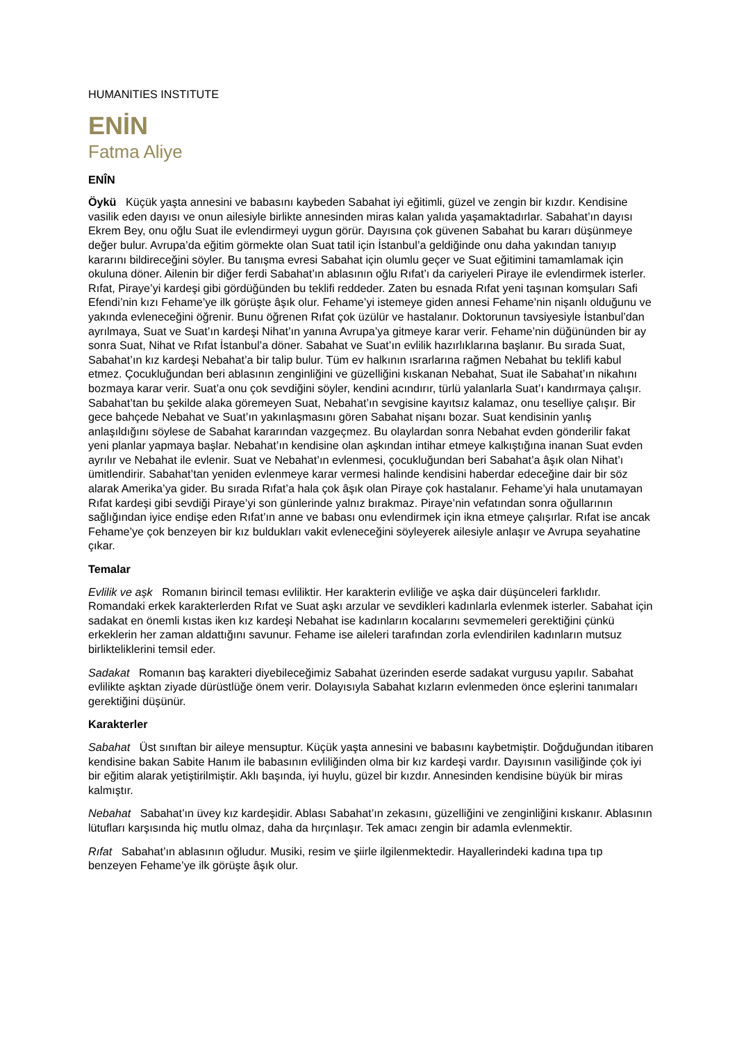HUMANITIES INSTITUTE
ENİN
Fatma Aliye
ENÎN
Öykü Küçük yaşta annesini ve babasını kaybeden Sabahat iyi eğitimli, güzel ve zengin bir kızdır. Kendisine vasilik eden dayısı ve onun ailesiyle birlikte annesinden miras kalan yalıda yaşamaktadırlar. Sabahat’ın dayısı Ekrem Bey, onu oğlu Suat ile evlendirmeyi uygun görür. Dayısına çok güvenen Sabahat bu kararı düşünmeye değer bulur. Avrupa’da eğitim görmekte olan Suat tatil için İstanbul’a geldiğinde onu daha yakından tanıyıp kararını bildireceğini söyler. Bu tanışma evresi Sabahat için olumlu geçer ve Suat eğitimini tamamlamak için okuluna döner. Ailenin bir diğer ferdi Sabahat’ın ablasının oğlu Rıfat’ı da cariyeleri Piraye ile evlendirmek isterler. Rıfat, Piraye’yi kardeşi gibi gördüğünden bu teklifi reddeder. Zaten bu esnada Rıfat yeni taşınan komşuları Safi Efendi’nin kızı Fehame’ye ilk görüşte âşık olur. Fehame’yi istemeye giden annesi Fehame’nin nişanlı olduğunu ve yakında evleneceğini öğrenir. Bunu öğrenen Rıfat çok üzülür ve hastalanır. Doktorunun tavsiyesiyle İstanbul’dan ayrılmaya, Suat ve Suat’ın kardeşi Nihat’ın yanına Avrupa’ya gitmeye karar verir. Fehame’nin düğününden bir ay sonra Suat, Nihat ve Rıfat İstanbul’a döner. Sabahat ve Suat’ın evlilik hazırlıklarına başlanır. Bu sırada Suat, Sabahat’ın kız kardeşi Nebahat’a bir talip bulur. Tüm ev halkının ısrarlarına rağmen Nebahat bu teklifi kabul etmez. Çocukluğundan beri ablasının zenginliğini ve güzelliğini kıskanan Nebahat, Suat ile Sabahat’ın nikahını bozmaya karar verir. Suat’a onu çok sevdiğini söyler, kendini acındırır, türlü yalanlarla Suat’ı kandırmaya çalışır. Sabahat’tan bu şekilde alaka göremeyen Suat, Nebahat’ın sevgisine kayıtsız kalamaz, onu teselliye çalışır. Bir gece bahçede Nebahat ve Suat’ın yakınlaşmasını gören Sabahat nişanı bozar. Suat kendisinin yanlış anlaşıldığını söylese de Sabahat kararından vazgeçmez. Bu olaylardan sonra Nebahat evden gönderilir fakat yeni planlar yapmaya başlar. Nebahat’ın kendisine olan aşkından intihar etmeye kalkıştığına inanan Suat evden ayrılır ve Nebahat ile evlenir. Suat ve Nebahat’ın evlenmesi, çocukluğundan beri Sabahat’a âşık olan Nihat’ı ümitlendirir. Sabahat’tan yeniden evlenmeye karar vermesi halinde kendisini haberdar edeceğine dair bir söz alarak Amerika’ya gider. Bu sırada Rıfat’a hala çok âşık olan Piraye çok hastalanır. Fehame’yi hala unutamayan Rıfat kardeşi gibi sevdiği Piraye’yi son günlerinde yalnız bırakmaz. Piraye’nin vefatından sonra oğullarının sağlığından iyice endişe eden Rıfat’ın anne ve babası onu evlendirmek için ikna etmeye çalışırlar. Rıfat ise ancak Fehame’ye çok benzeyen bir kız buldukları vakit evleneceğini söyleyerek ailesiyle anlaşır ve Avrupa seyahatine çıkar.
Temalar
Evlilik ve aşk Romanın birincil teması evliliktir. Her karakterin evliliğe ve aşka dair düşünceleri farklıdır. Romandaki erkek karakterlerden Rıfat ve Suat aşkı arzular ve sevdikleri kadınlarla evlenmek isterler. Sabahat için sadakat en önemli kıstas iken kız kardeşi Nebahat ise kadınların kocalarını sevmemeleri gerektiğini çünkü erkeklerin her zaman aldattığını savunur. Fehame ise aileleri tarafından zorla evlendirilen kadınların mutsuz birlikteliklerini temsil eder.
Sadakat Romanın baş karakteri diyebileceğimiz Sabahat üzerinden eserde sadakat vurgusu yapılır. Sabahat evlilikte aşktan ziyade dürüstlüğe önem verir. Dolayısıyla Sabahat kızların evlenmeden önce eşlerini tanımaları gerektiğini düşünür.
Karakterler
Sabahat Üst sınıftan bir aileye mensuptur. Küçük yaşta annesini ve babasını kaybetmiştir. Doğduğundan itibaren kendisine bakan Sabite Hanım ile babasının evliliğinden olma bir kız kardeşi vardır. Dayısının vasiliğinde çok iyi bir eğitim alarak yetiştirilmiştir. Aklı başında, iyi huylu, güzel bir kızdır. Annesinden kendisine büyük bir miras kalmıştır.
Nebahat Sabahat’ın üvey kız kardeşidir. Ablası Sabahat’ın zekasını, güzelliğini ve zenginliğini kıskanır. Ablasının lütufları karşısında hiç mutlu olmaz, daha da hırçınlaşır. Tek amacı zengin bir adamla evlenmektir.
Rıfat Sabahat’ın ablasının oğludur. Musiki, resim ve şiirle ilgilenmektedir. Hayallerindeki kadına tıpa tıp benzeyen Fehame’ye ilk görüşte âşık olur.